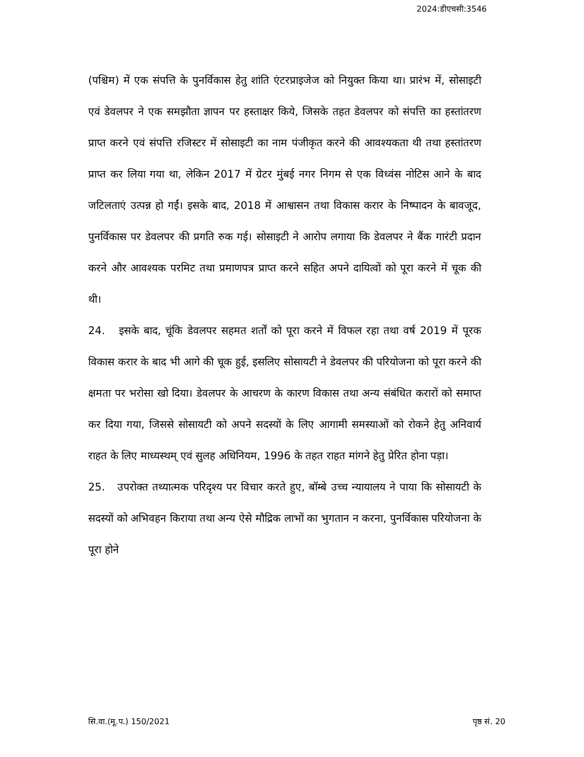2024:डीएचसी:3546
(पश्चिम) में एक संपत्ति के पुनर्विकास हेतु शांति एंटरप्राइजेज को नियुक्त किया था। प्रारंभ में, सोसाइटी एवं डेवलपर ने एक समझौता ज्ञापन पर हस्ताक्षर किये, जिसके तहत डेवलपर को संपत्ति का हस्तांतरण प्राप्त करने एवं संपत्ति रजिस्टर में सोसाइटी का नाम पंजीकृत करने की आवश्यकता थी तथा हस्तांतरण प्राप्त कर लिया गया था, लेकिन 2017 में ग्रेटर मुंबई नगर निगम से एक विध्वंस नोटिस आने के बाद जटिलताएं उत्पन्न हो गईं। इसके बाद, 2018 में आश्वासन तथा विकास करार के निष्पादन के बावजूद, पुनर्विकास पर डेवलपर की प्रगति रुक गई। सोसाइटी ने आरोप लगाया कि डेवलपर ने बैंक गारंटी प्रदान करने और आवश्यक परमिट तथा प्रमाणपत्र प्राप्त करने सहित अपने दायित्वों को पूरा करने में चूक की थी।
24. इसके बाद, चूंकि डेवलपर सहमत शर्तों को पूरा करने में विफल रहा तथा वर्ष 2019 में पूरक विकास करार के बाद भी आगे की चूक हुई, इसलिए सोसायटी ने डेवलपर की परियोजना को पूरा करने की क्षमता पर भरोसा खो दिया। डेवलपर के आचरण के कारण विकास तथा अन्य संबंधित करारों को समाप्त कर दिया गया, जिससे सोसायटी को अपने सदस्यों के लिए आगामी समस्याओं को रोकने हेतु अनिवार्य राहत के लिए माध्यस्थम् एवं सुलह अधिनियम, 1996 के तहत राहत मांगने हेतु प्रेरित होना पड़ा।
25. उपरोक्त तथ्यात्मक परिदृश्य पर विचार करते हुए, बॉम्बे उच्च न्यायालय ने पाया कि सोसायटी के सदस्यों को अभिवहन किराया तथा अन्य ऐसे मौद्रिक लाभों का भुगतान न करना, पुनर्विकास परियोजना के पूरा होने
सि.वा.(मू.प.) 150/2021 पृष्ठ सं. 20